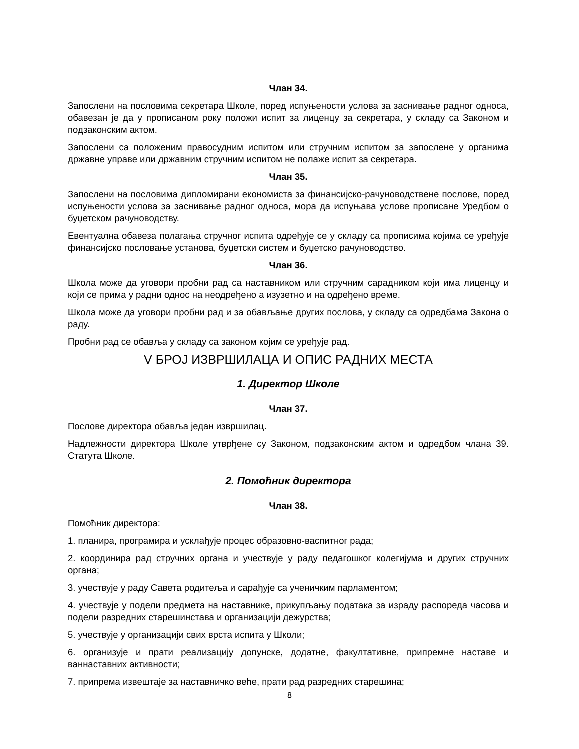Члан 34.
Запослени на пословима секретара Школе, поред испуњености услова за заснивање радног односа, обавезан је да у прописаном року положи испит за лиценцу за секретара, у складу са Законом и подзаконским актом.
Запослени са положеним правосудним испитом или стручним испитом за запослене у органима државне управе или државним стручним испитом не полаже испит за секретара.
Члан 35.
Запослени на пословима дипломирани економиста за финансијско-рачуноводствене послове, поред испуњености услова за заснивање радног односа, мора да испуњава услове прописане Уредбом о буџетском рачуноводству.
Евентуална обавеза полагања стручног испита одређује се у складу са прописима којима се уређује финансијско пословање установа, буџетски систем и буџетско рачуноводство.
Члан 36.
Школа може да уговори пробни рад са наставником или стручним сарадником који има лиценцу и који се прима у радни однос на неодређено а изузетно и на одређено време.
Школа може да уговори пробни рад и за обављање других послова, у складу са одредбама Закона о раду.
Пробни рад се обавља у складу са законом којим се уређује рад.
V БРОЈ ИЗВРШИЛАЦА И ОПИС РАДНИХ МЕСТА
1. Директор Школе
Члан 37.
Послове директора обавља један извршилац.
Надлежности директора Школе утврђене су Законом, подзаконским актом и одредбом члана 39. Статута Школе.
2. Помоћник директора
Члан 38.
Помоћник директора:
1. планира, програмира и усклађује процес образовно-васпитног рада;
2. координира рад стручних органа и учествује у раду педагошког колегијума и других стручних органа;
3. учествује у раду Савета родитеља и сарађује са ученичким парламентом;
4. учествује у подели предмета на наставнике, прикупљању података за израду распореда часова и подели разредних старешинстава и организацији дежурства;
5. учествује у организацији свих врста испита у Школи;
6. организује и прати реализацију допунске, додатне, факултативне, припремне наставе и ваннаставних активности;
7. припрема извештаје за наставничко веће, прати рад разредних старешина;
8